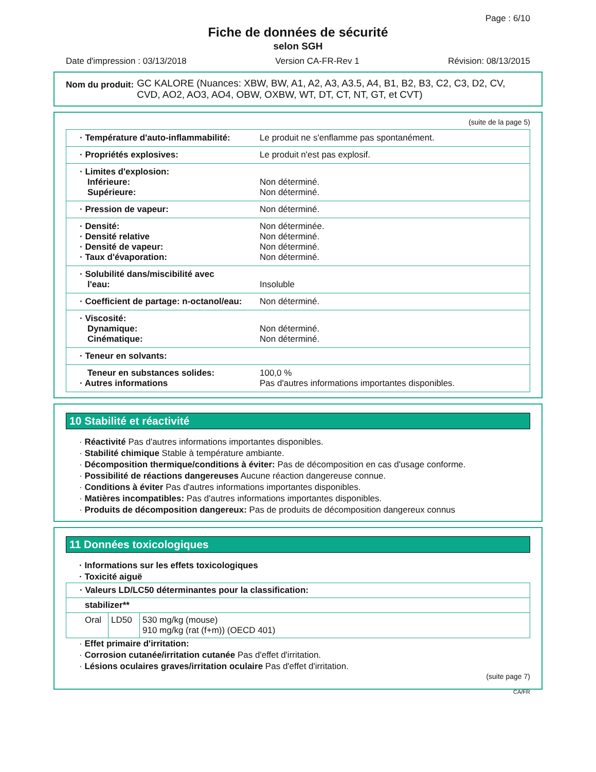Page : 6/10
Fiche de données de sécurité
selon SGH
Date d'impression : 03/13/2018 Version CA-FR-Rev 1 Révision: 08/13/2015
Nom du produit: GC KALORE (Nuances: XBW, BW, A1, A2, A3, A3.5, A4, B1, B2, B3, C2, C3, D2, CV, CVD, AO2, AO3, AO4, OBW, OXBW, WT, DT, CT, NT, GT, et CVT)
(suite de la page 5)
| · Température d'auto-inflammabilité: | Le produit ne s'enflamme pas spontanément. |
| · Propriétés explosives: | Le produit n'est pas explosif. |
| · Limites d'explosion: Inférieure: Supérieure: | Non déterminé. Non déterminé. |
| · Pression de vapeur: | Non déterminé. |
| · Densité: · Densité relative · Densité de vapeur: · Taux d'évaporation: | Non déterminée. Non déterminé. Non déterminé. Non déterminé. |
| · Solubilité dans/miscibilité avec l'eau: | Insoluble |
| · Coefficient de partage: n-octanol/eau: | Non déterminé. |
| · Viscosité: Dynamique: Cinématique: | Non déterminé. Non déterminé. |
| · Teneur en solvants: | |
| Teneur en substances solides: · Autres informations | 100,0 % Pas d'autres informations importantes disponibles. |
10 Stabilité et réactivité
· Réactivité Pas d'autres informations importantes disponibles.
· Stabilité chimique Stable à température ambiante.
· Décomposition thermique/conditions à éviter: Pas de décomposition en cas d'usage conforme.
· Possibilité de réactions dangereuses Aucune réaction dangereuse connue.
· Conditions à éviter Pas d'autres informations importantes disponibles.
· Matières incompatibles: Pas d'autres informations importantes disponibles.
· Produits de décomposition dangereux: Pas de produits de décomposition dangereux connus
11 Données toxicologiques
· Informations sur les effets toxicologiques
· Toxicité aiguë
| · Valeurs LD/LC50 déterminantes pour la classification: | | |
| stabilizer** | | |
| Oral | LD50 | 530 mg/kg (mouse) 910 mg/kg (rat (f+m)) (OECD 401) |
· Effet primaire d'irritation:
· Corrosion cutanée/irritation cutanée Pas d'effet d'irritation.
· Lésions oculaires graves/irritation oculaire Pas d'effet d'irritation.
(suite page 7)
CA/FR